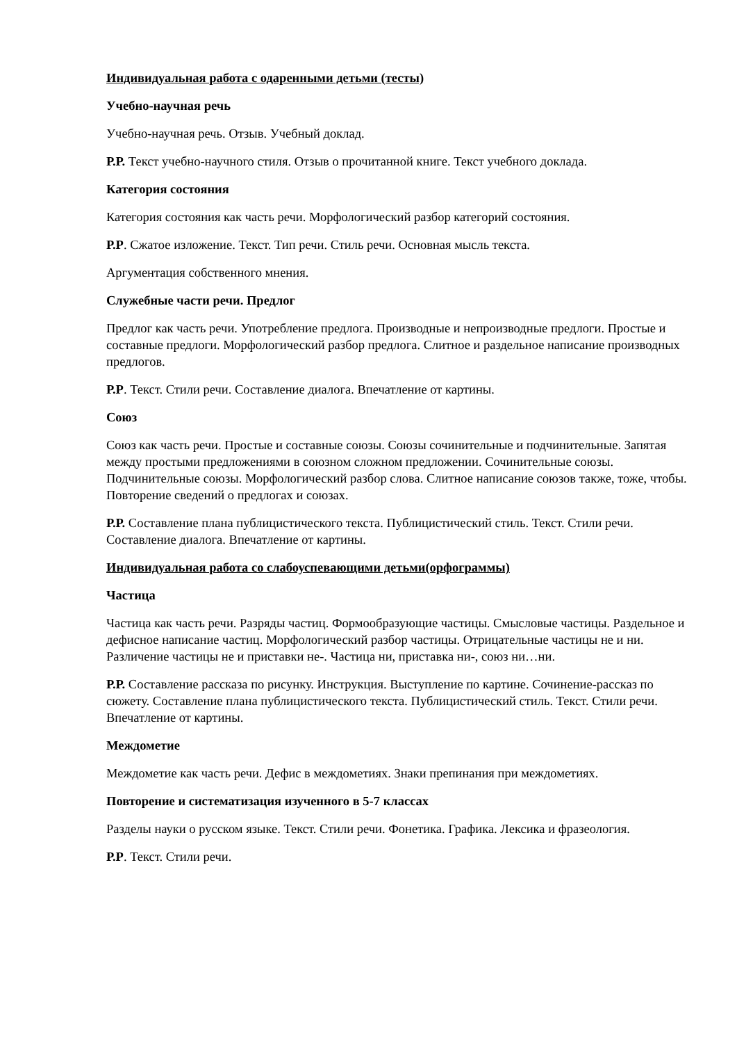Индивидуальная работа с одаренными детьми (тесты)
Учебно-научная речь
Учебно-научная речь. Отзыв. Учебный доклад.
Р.Р. Текст учебно-научного стиля. Отзыв о прочитанной книге. Текст учебного доклада.
Категория состояния
Категория состояния как часть речи. Морфологический разбор категорий состояния.
Р.Р. Сжатое изложение. Текст. Тип речи. Стиль речи. Основная мысль текста.
Аргументация собственного мнения.
Служебные части речи. Предлог
Предлог как часть речи. Употребление предлога. Производные и непроизводные предлоги. Простые и составные предлоги. Морфологический разбор предлога. Слитное и раздельное написание производных предлогов.
Р.Р. Текст. Стили речи. Составление диалога. Впечатление от картины.
Союз
Союз как часть речи. Простые и составные союзы. Союзы сочинительные и подчинительные. Запятая между простыми предложениями в союзном сложном предложении. Сочинительные союзы. Подчинительные союзы. Морфологический разбор слова. Слитное написание союзов также, тоже, чтобы. Повторение сведений о предлогах и союзах.
Р.Р. Составление плана публицистического текста. Публицистический стиль. Текст. Стили речи. Составление диалога. Впечатление от картины.
Индивидуальная работа со слабоуспевающими детьми(орфограммы)
Частица
Частица как часть речи. Разряды частиц. Формообразующие частицы. Смысловые частицы. Раздельное и дефисное написание частиц. Морфологический разбор частицы. Отрицательные частицы не и ни. Различение частицы не и приставки не-. Частица ни, приставка ни-, союз ни…ни.
Р.Р. Составление рассказа по рисунку. Инструкция. Выступление по картине. Сочинение-рассказ по сюжету. Составление плана публицистического текста. Публицистический стиль. Текст. Стили речи. Впечатление от картины.
Междометие
Междометие как часть речи. Дефис в междометиях. Знаки препинания при междометиях.
Повторение и систематизация изученного в 5-7 классах
Разделы науки о русском языке. Текст. Стили речи. Фонетика. Графика. Лексика и фразеология.
Р.Р. Текст. Стили речи.